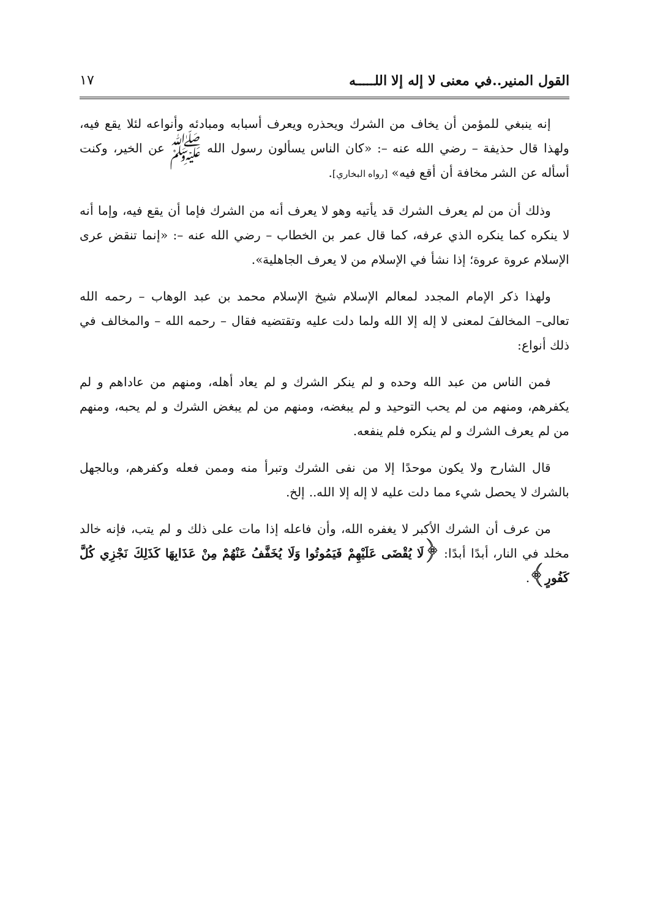القول المنير..في معنى لا إله إلا اللـــــه ١٧
إنه ينبغي للمؤمن أن يخاف من الشرك ويحذره ويعرف أسبابه ومبادئه وأنواعه لئلا يقع فيه، ولهذا قال حذيفة – رضي الله عنه –: «كان الناس يسألون رسول الله ﷺ عن الخير، وكنت أسأله عن الشر مخافة أن أقع فيه» [رواه البخاري].
وذلك أن من لم يعرف الشرك قد يأتيه وهو لا يعرف أنه من الشرك فإما أن يقع فيه، وإما أنه لا ينكره كما ينكره الذي عرفه، كما قال عمر بن الخطاب – رضي الله عنه –: «إنما تنقض عرى الإسلام عروة عروة؛ إذا نشأ في الإسلام من لا يعرف الجاهلية».
ولهذا ذكر الإمام المجدد لمعالم الإسلام شيخ الإسلام محمد بن عبد الوهاب – رحمه الله تعالى– المخالفَ لمعنى لا إله إلا الله ولما دلت عليه وتقتضيه فقال – رحمه الله – والمخالف في ذلك أنواع:
فمن الناس من عبد الله وحده و لم ينكر الشرك و لم يعاد أهله، ومنهم من عاداهم و لم يكفرهم، ومنهم من لم يحب التوحيد و لم يبغضه، ومنهم من لم يبغض الشرك و لم يحبه، ومنهم من لم يعرف الشرك و لم ينكره فلم ينفعه.
قال الشارح ولا يكون موحدًا إلا من نفى الشرك وتبرأ منه وممن فعله وكفرهم، وبالجهل بالشرك لا يحصل شيء مما دلت عليه لا إله إلا الله.. إلخ.
من عرف أن الشرك الأكبر لا يغفره الله، وأن فاعله إذا مات على ذلك و لم يتب، فإنه خالد مخلد في النار، أبدًا أبدًا: ﴿لَا يُقْضَى عَلَيْهِمْ فَيَمُوتُوا وَلَا يُخَفَّفُ عَنْهُمْ مِنْ عَذَابِهَا كَذَلِكَ نَجْزِي كُلَّ كَفُورٍ﴾.